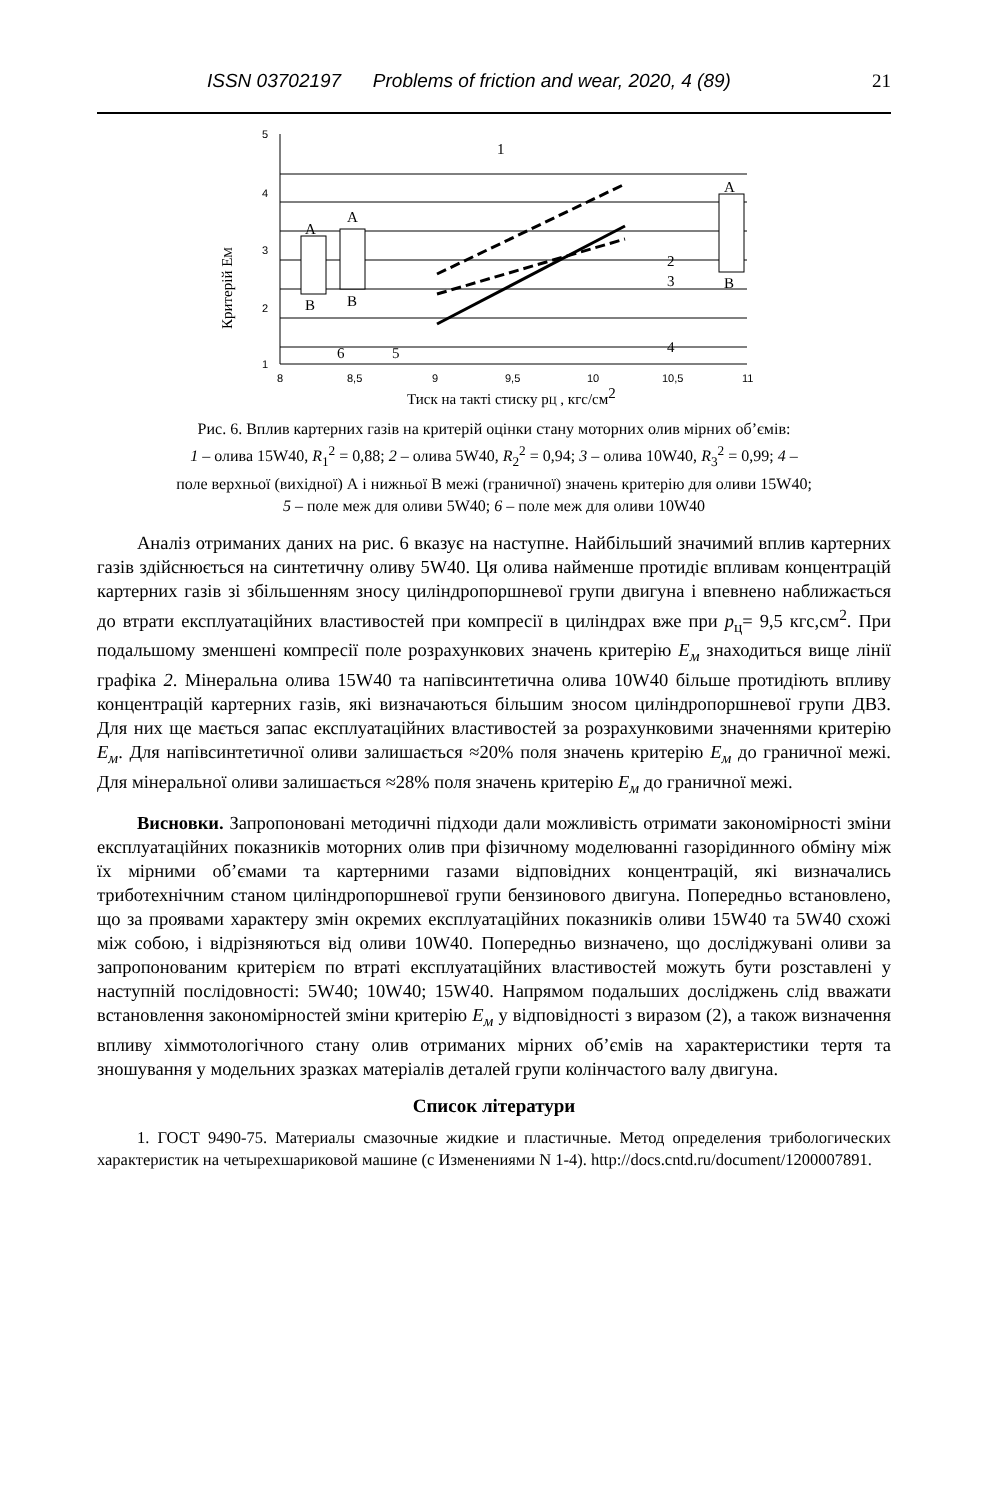ISSN 03702197 Problems of friction and wear, 2020, 4 (89) 21
5
4
3
2
1
8
8,5
9
9,5
10
10,5
11
A
A
A
B
B
B
1
2
3
4
5
6
Критерій ЕМ
Тиск на такті стиску pЦ , кгс/см2
Рис. 6. Вплив картерних газів на критерій оцінки стану моторних олив мірних об’ємів:
1 – олива 15W40, R<sub>1</sub><sup>2</sup> = 0,88; 2 – олива 5W40, R<sub>2</sub><sup>2</sup> = 0,94; 3 – олива 10W40, R<sub>3</sub><sup>2</sup> = 0,99; 4 –
поле верхньої (вихідної) А і нижньої В межі (граничної) значень критерію для оливи 15W40;
5 – поле меж для оливи 5W40; 6 – поле меж для оливи 10W40
Аналіз отриманих даних на рис. 6 вказує на наступне. Найбільший значимий вплив картерних газів здійснюється на синтетичну оливу 5W40. Ця олива найменше протидіє впливам концентрацій картерних газів зі збільшенням зносу циліндропоршневої групи двигуна і впевнено наближається до втрати експлуатаційних властивостей при компресії в циліндрах вже при p<sub>ц</sub>= 9,5 кгс,см<sup>2</sup>. При подальшому зменшені компресії поле розрахункових значень критерію Е<sub>м</sub> знаходиться вище лінії графіка 2. Мінеральна олива 15W40 та напівсинтетична олива 10W40 більше протидіють впливу концентрацій картерних газів, які визначаються більшим зносом циліндропоршневої групи ДВЗ. Для них ще мається запас експлуатаційних властивостей за розрахунковими значеннями критерію Е<sub>м</sub>. Для напівсинтетичної оливи залишається ≈20% поля значень критерію Е<sub>м</sub> до граничної межі. Для мінеральної оливи залишається ≈28% поля значень критерію Е<sub>м</sub> до граничної межі.
Висновки. Запропоновані методичні підходи дали можливість отримати закономірності зміни експлуатаційних показників моторних олив при фізичному моделюванні газорідинного обміну між їх мірними об’ємами та картерними газами відповідних концентрацій, які визначались триботехнічним станом циліндропоршневої групи бензинового двигуна. Попередньо встановлено, що за проявами характеру змін окремих експлуатаційних показників оливи 15W40 та 5W40 схожі між собою, і відрізняються від оливи 10W40. Попередньо визначено, що досліджувані оливи за запропонованим критерієм по втраті експлуатаційних властивостей можуть бути розставлені у наступній послідовності: 5W40; 10W40; 15W40. Напрямом подальших досліджень слід вважати встановлення закономірностей зміни критерію Е<sub>м</sub> у відповідності з виразом (2), а також визначення впливу хіммотологічного стану олив отриманих мірних об’ємів на характеристики тертя та зношування у модельних зразках матеріалів деталей групи колінчастого валу двигуна.
Список літератури
1. ГОСТ 9490-75. Материалы смазочные жидкие и пластичные. Метод определения трибологических характеристик на четырехшариковой машине (с Изменениями N 1-4). http://docs.cntd.ru/document/1200007891.